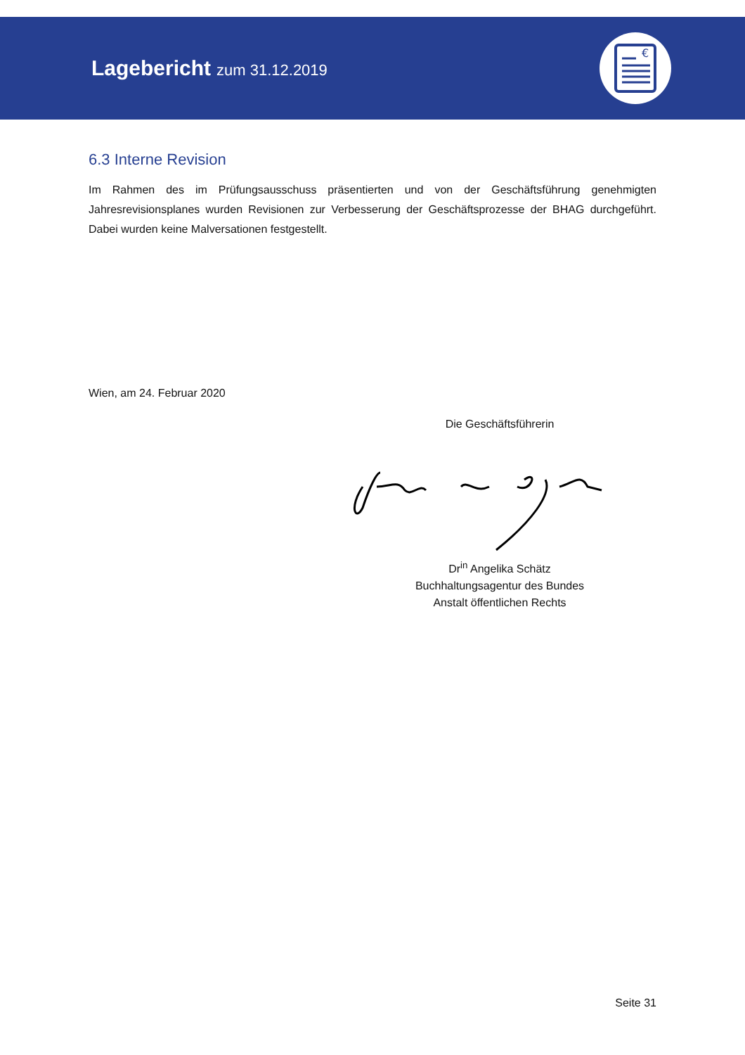Lagebericht zum 31.12.2019
€
6.3 Interne Revision
Im Rahmen des im Prüfungsausschuss präsentierten und von der Geschäftsführung genehmigten Jahresrevisionsplanes wurden Revisionen zur Verbesserung der Geschäftsprozesse der BHAG durchgeführt. Dabei wurden keine Malversationen festgestellt.
Wien, am 24. Februar 2020
Die Geschäftsführerin
Dr<sup>in</sup> Angelika Schätz
Buchhaltungsagentur des Bundes
Anstalt öffentlichen Rechts
Seite 31